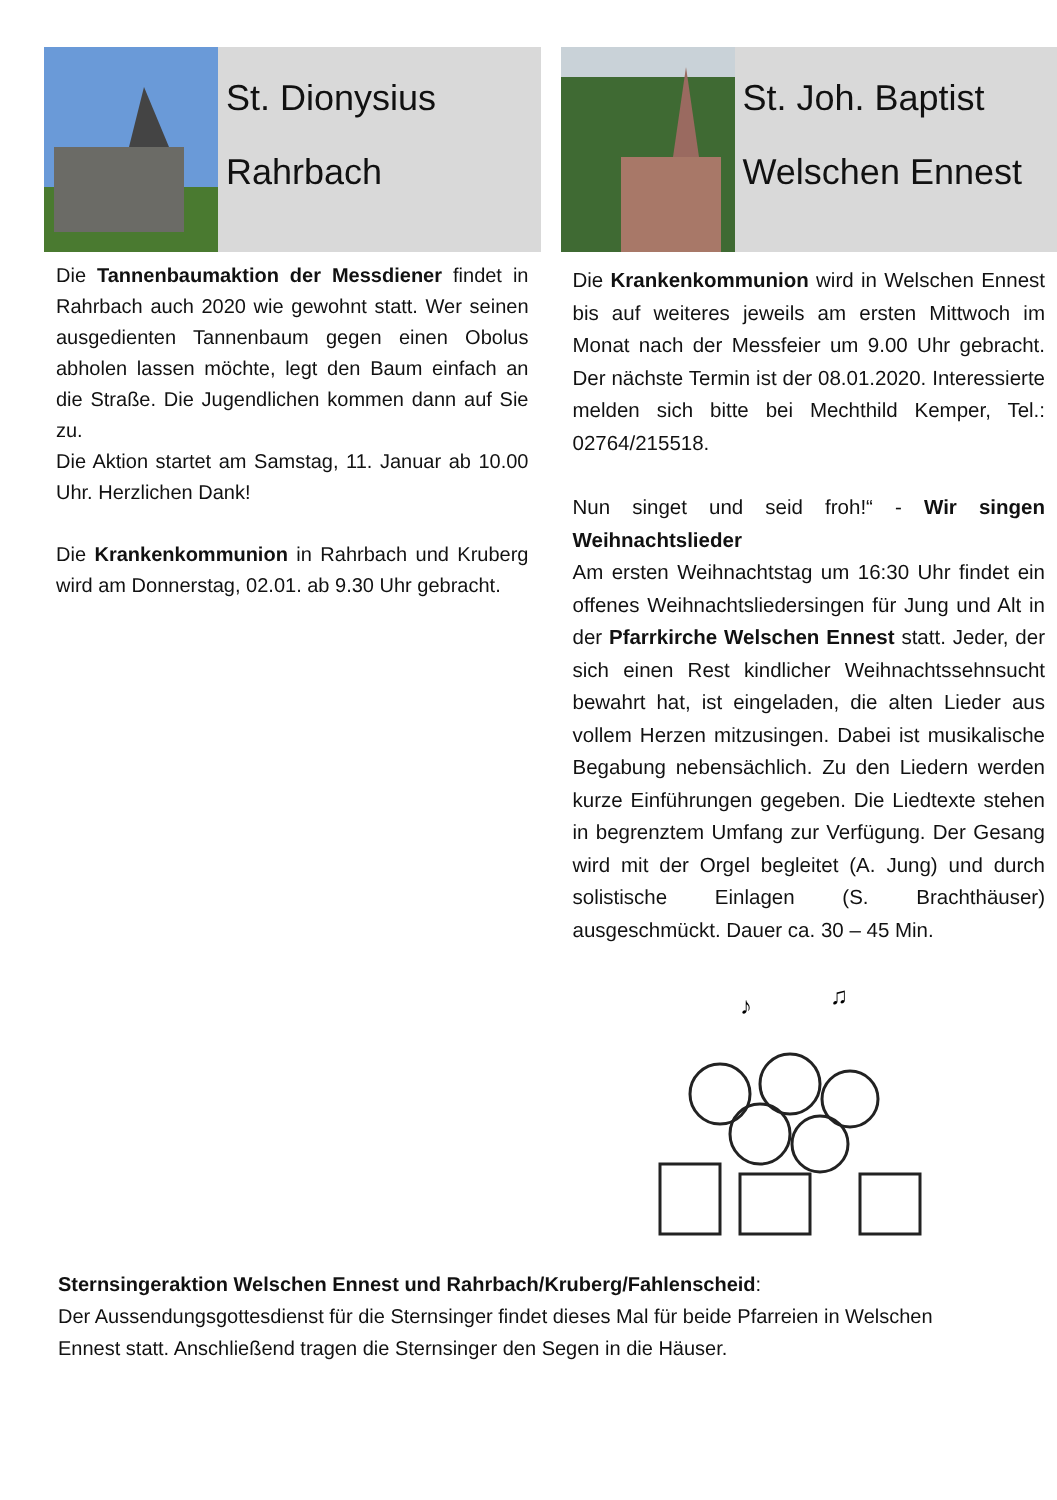St. Dionysius
Rahrbach
Die Tannenbaumaktion der Messdiener findet in Rahrbach auch 2020 wie gewohnt statt. Wer seinen ausgedienten Tannenbaum gegen einen Obolus abholen lassen möchte, legt den Baum einfach an die Straße. Die Jugendlichen kommen dann auf Sie zu.
Die Aktion startet am Samstag, 11. Januar ab 10.00 Uhr. Herzlichen Dank!
Die Krankenkommunion in Rahrbach und Kruberg wird am Donnerstag, 02.01. ab 9.30 Uhr gebracht.
St. Joh. Baptist
Welschen Ennest
Die Krankenkommunion wird in Welschen Ennest bis auf weiteres jeweils am ersten Mittwoch im Monat nach der Messfeier um 9.00 Uhr gebracht. Der nächste Termin ist der 08.01.2020. Interessierte melden sich bitte bei Mechthild Kemper, Tel.: 02764/215518.
Nun singet und seid froh!“ - Wir singen Weihnachtslieder
Am ersten Weihnachtstag um 16:30 Uhr findet ein offenes Weihnachtsliedersingen für Jung und Alt in der Pfarrkirche Welschen Ennest statt. Jeder, der sich einen Rest kindlicher Weihnachtssehnsucht bewahrt hat, ist eingeladen, die alten Lieder aus vollem Herzen mitzusingen. Dabei ist musikalische Begabung nebensächlich. Zu den Liedern werden kurze Einführungen gegeben. Die Liedtexte stehen in begrenztem Umfang zur Verfügung. Der Gesang wird mit der Orgel begleitet (A. Jung) und durch solistische Einlagen (S. Brachthäuser) ausgeschmückt. Dauer ca. 30 – 45 Min.
♪
♫
Sternsingeraktion Welschen Ennest und Rahrbach/Kruberg/Fahlenscheid:
Der Aussendungsgottesdienst für die Sternsinger findet dieses Mal für beide Pfarreien in Welschen Ennest statt. Anschließend tragen die Sternsinger den Segen in die Häuser.